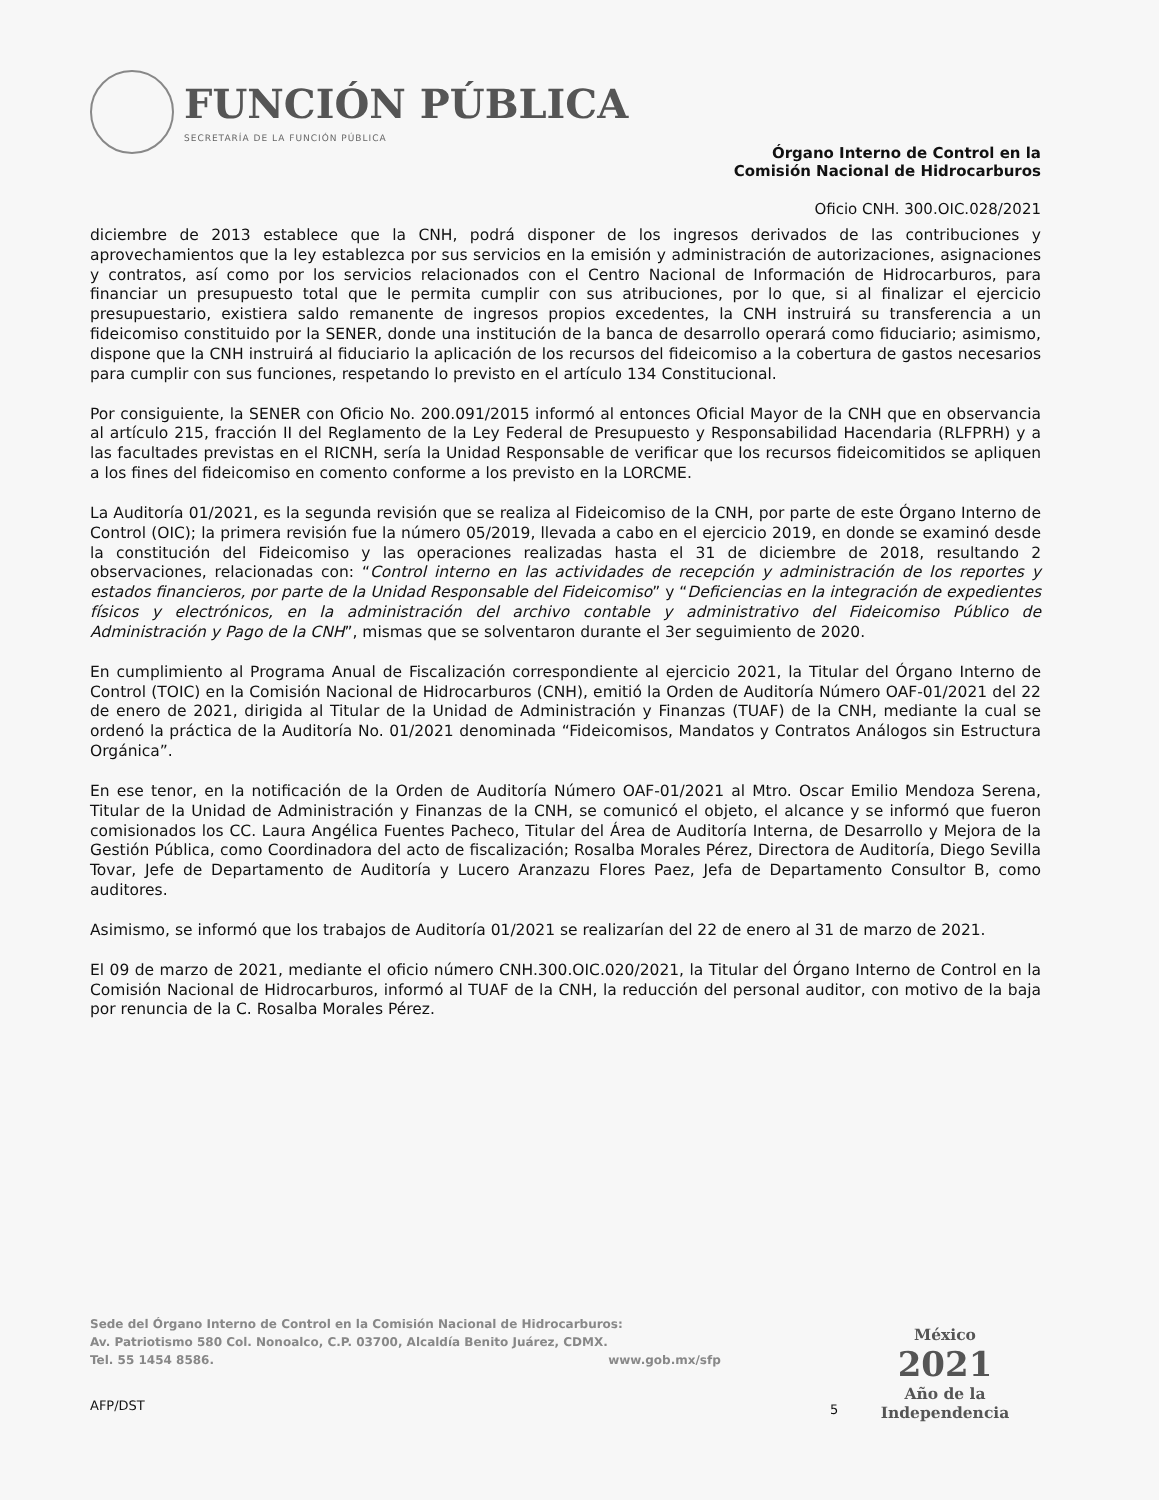FUNCIÓN PÚBLICA
SECRETARÍA DE LA FUNCIÓN PÚBLICA
Órgano Interno de Control en la
Comisión Nacional de Hidrocarburos
Oficio CNH. 300.OIC.028/2021
diciembre de 2013 establece que la CNH, podrá disponer de los ingresos derivados de las contribuciones y aprovechamientos que la ley establezca por sus servicios en la emisión y administración de autorizaciones, asignaciones y contratos, así como por los servicios relacionados con el Centro Nacional de Información de Hidrocarburos, para financiar un presupuesto total que le permita cumplir con sus atribuciones, por lo que, si al finalizar el ejercicio presupuestario, existiera saldo remanente de ingresos propios excedentes, la CNH instruirá su transferencia a un fideicomiso constituido por la SENER, donde una institución de la banca de desarrollo operará como fiduciario; asimismo, dispone que la CNH instruirá al fiduciario la aplicación de los recursos del fideicomiso a la cobertura de gastos necesarios para cumplir con sus funciones, respetando lo previsto en el artículo 134 Constitucional.
Por consiguiente, la SENER con Oficio No. 200.091/2015 informó al entonces Oficial Mayor de la CNH que en observancia al artículo 215, fracción II del Reglamento de la Ley Federal de Presupuesto y Responsabilidad Hacendaria (RLFPRH) y a las facultades previstas en el RICNH, sería la Unidad Responsable de verificar que los recursos fideicomitidos se apliquen a los fines del fideicomiso en comento conforme a los previsto en la LORCME.
La Auditoría 01/2021, es la segunda revisión que se realiza al Fideicomiso de la CNH, por parte de este Órgano Interno de Control (OIC); la primera revisión fue la número 05/2019, llevada a cabo en el ejercicio 2019, en donde se examinó desde la constitución del Fideicomiso y las operaciones realizadas hasta el 31 de diciembre de 2018, resultando 2 observaciones, relacionadas con: “Control interno en las actividades de recepción y administración de los reportes y estados financieros, por parte de la Unidad Responsable del Fideicomiso” y “Deficiencias en la integración de expedientes físicos y electrónicos, en la administración del archivo contable y administrativo del Fideicomiso Público de Administración y Pago de la CNH”, mismas que se solventaron durante el 3er seguimiento de 2020.
En cumplimiento al Programa Anual de Fiscalización correspondiente al ejercicio 2021, la Titular del Órgano Interno de Control (TOIC) en la Comisión Nacional de Hidrocarburos (CNH), emitió la Orden de Auditoría Número OAF-01/2021 del 22 de enero de 2021, dirigida al Titular de la Unidad de Administración y Finanzas (TUAF) de la CNH, mediante la cual se ordenó la práctica de la Auditoría No. 01/2021 denominada “Fideicomisos, Mandatos y Contratos Análogos sin Estructura Orgánica”.
En ese tenor, en la notificación de la Orden de Auditoría Número OAF-01/2021 al Mtro. Oscar Emilio Mendoza Serena, Titular de la Unidad de Administración y Finanzas de la CNH, se comunicó el objeto, el alcance y se informó que fueron comisionados los CC. Laura Angélica Fuentes Pacheco, Titular del Área de Auditoría Interna, de Desarrollo y Mejora de la Gestión Pública, como Coordinadora del acto de fiscalización; Rosalba Morales Pérez, Directora de Auditoría, Diego Sevilla Tovar, Jefe de Departamento de Auditoría y Lucero Aranzazu Flores Paez, Jefa de Departamento Consultor B, como auditores.
Asimismo, se informó que los trabajos de Auditoría 01/2021 se realizarían del 22 de enero al 31 de marzo de 2021.
El 09 de marzo de 2021, mediante el oficio número CNH.300.OIC.020/2021, la Titular del Órgano Interno de Control en la Comisión Nacional de Hidrocarburos, informó al TUAF de la CNH, la reducción del personal auditor, con motivo de la baja por renuncia de la C. Rosalba Morales Pérez.
Sede del Órgano Interno de Control en la Comisión Nacional de Hidrocarburos:
Av. Patriotismo 580 Col. Nonoalco, C.P. 03700, Alcaldía Benito Juárez, CDMX.
Tel. 55 1454 8586. www.gob.mx/sfp
AFP/DST 5
México
2021
Año de la
Independencia